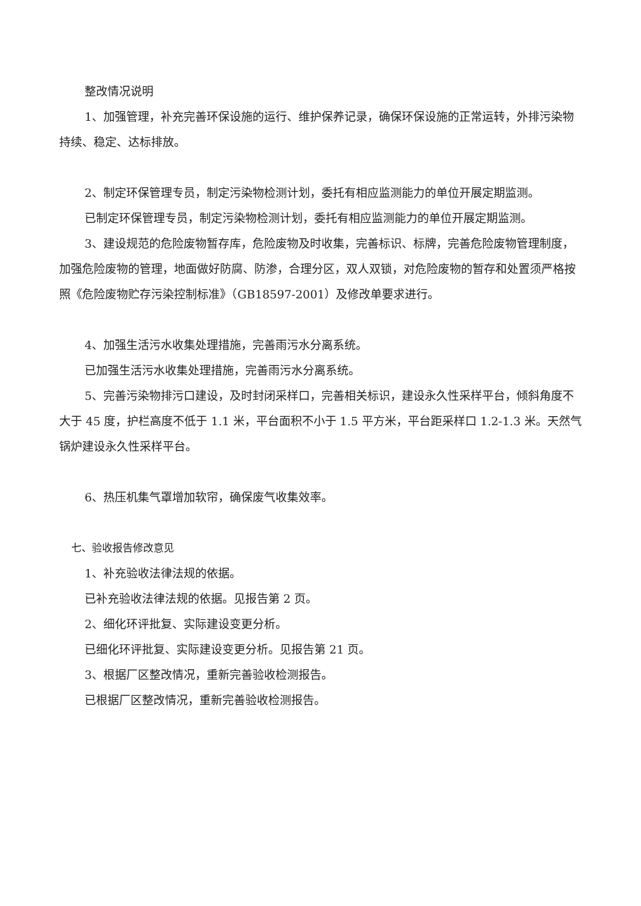整改情况说明
1、加强管理，补充完善环保设施的运行、维护保养记录，确保环保设施的正常运转，外排污染物持续、稳定、达标排放。
2、制定环保管理专员，制定污染物检测计划，委托有相应监测能力的单位开展定期监测。
已制定环保管理专员，制定污染物检测计划，委托有相应监测能力的单位开展定期监测。
3、建设规范的危险废物暂存库，危险废物及时收集，完善标识、标牌，完善危险废物管理制度，加强危险废物的管理，地面做好防腐、防渗，合理分区，双人双锁，对危险废物的暂存和处置须严格按照《危险废物贮存污染控制标准》（GB18597-2001）及修改单要求进行。
4、加强生活污水收集处理措施，完善雨污水分离系统。
已加强生活污水收集处理措施，完善雨污水分离系统。
5、完善污染物排污口建设，及时封闭采样口，完善相关标识，建设永久性采样平台，倾斜角度不大于 45 度，护栏高度不低于 1.1 米，平台面积不小于 1.5 平方米，平台距采样口 1.2-1.3 米。天然气锅炉建设永久性采样平台。
6、热压机集气罩增加软帘，确保废气收集效率。
七、验收报告修改意见
1、补充验收法律法规的依据。
已补充验收法律法规的依据。见报告第 2 页。
2、细化环评批复、实际建设变更分析。
已细化环评批复、实际建设变更分析。见报告第 21 页。
3、根据厂区整改情况，重新完善验收检测报告。
已根据厂区整改情况，重新完善验收检测报告。